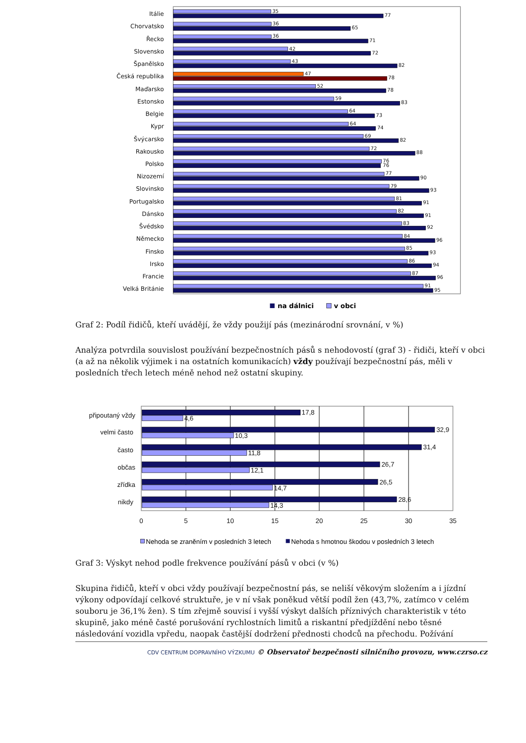Itálie
Chorvatsko
Řecko
Slovensko
Španělsko
Česká republika
Maďarsko
Estonsko
Belgie
Kypr
Švýcarsko
Rakousko
Polsko
Nizozemí
Slovinsko
Portugalsko
Dánsko
Švédsko
Německo
Finsko
Irsko
Francie
Velká Británie
35
77
36
65
36
71
42
72
43
82
47
78
52
78
59
83
64
73
64
74
69
82
72
88
76
76
77
90
79
93
81
91
82
91
83
92
84
96
85
93
86
94
87
96
91
95
na dálnici
v obci
Graf 2: Podíl řidičů, kteří uvádějí, že vždy použijí pás (mezinárodní srovnání, v %)
Analýza potvrdila souvislost používání bezpečnostních pásů s nehodovostí (graf 3) - řidiči, kteří v obci (a až na několik výjimek i na ostatních komunikacích) vždy používají bezpečnostní pás, měli v posledních třech letech méně nehod než ostatní skupiny.
17,8
4,6
32,9
10,3
31,4
11,8
26,7
12,1
26,5
14,7
28,6
14,3
připoutaný vždy
velmi často
často
občas
zřídka
nikdy
0
5
10
15
20
25
30
35
Nehoda se zraněním v posledních 3 letech
Nehoda s hmotnou škodou v posledních 3 letech
Graf 3: Výskyt nehod podle frekvence používání pásů v obci (v %)
Skupina řidičů, kteří v obci vždy používají bezpečnostní pás, se neliší věkovým složením a i jízdní výkony odpovídají celkové struktuře, je v ní však poněkud větší podíl žen (43,7%, zatímco v celém souboru je 36,1% žen). S tím zřejmě souvisí i vyšší výskyt dalších příznivých charakteristik v této skupině, jako méně časté porušování rychlostních limitů a riskantní předjíždění nebo těsné následování vozidla vpředu, naopak častější dodržení přednosti chodců na přechodu. Požívání
CDV CENTRUM DOPRAVNÍHO VÝZKUMU © Observatoř bezpečnosti silničního provozu, www.czrso.cz